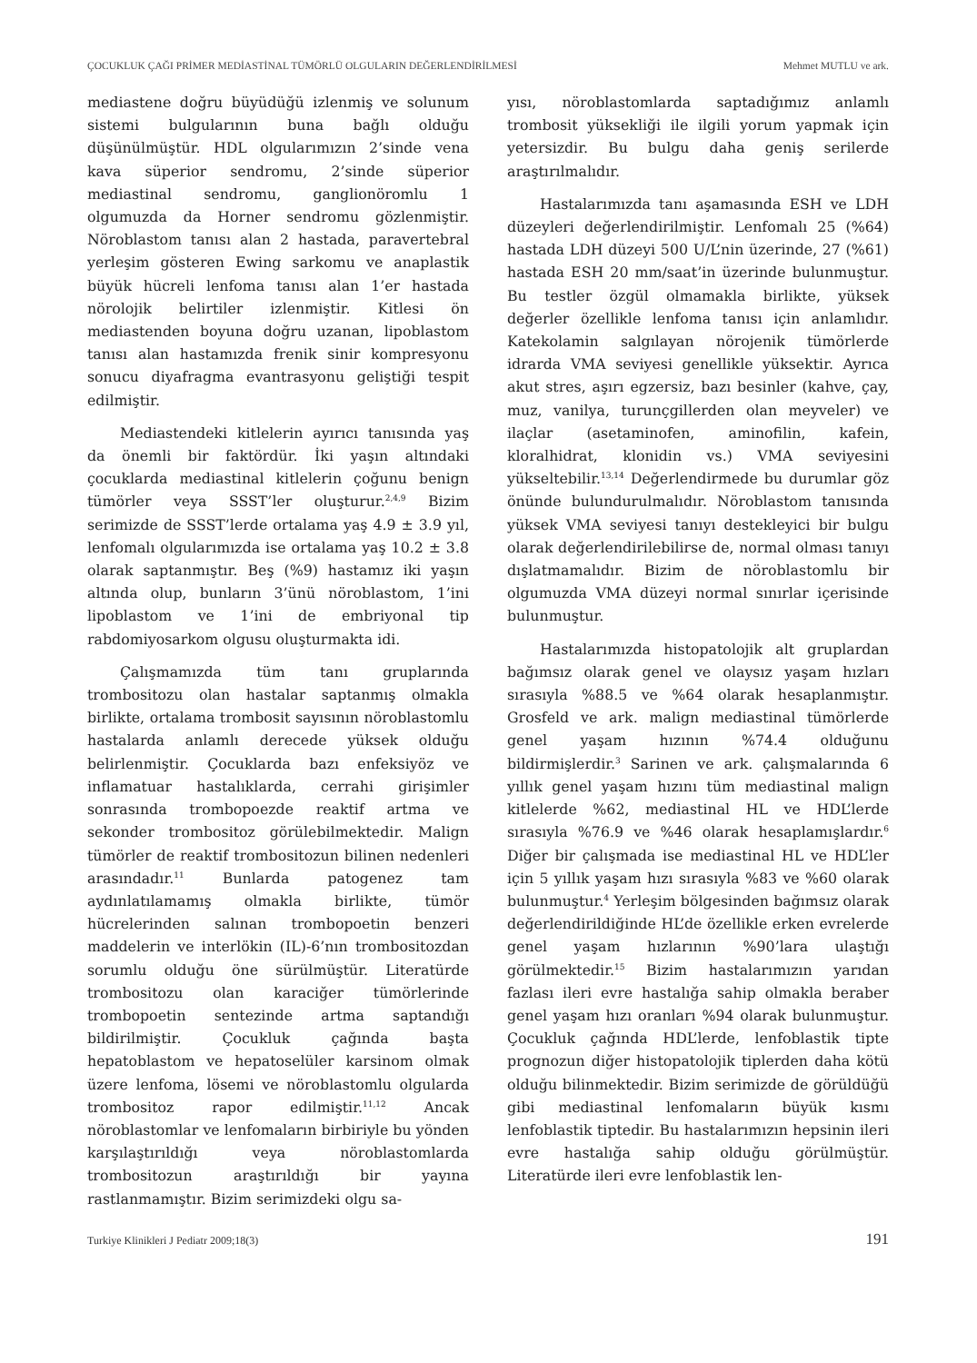ÇOCUKLUK ÇAĞI PRİMER MEDİASTİNAL TÜMÖRLÜ OLGULARIN DEĞERLENDİRİLMESİ Mehmet MUTLU ve ark.
mediastene doğru büyüdüğü izlenmiş ve solunum sistemi bulgularının buna bağlı olduğu düşünülmüştür. HDL olgularımızın 2’sinde vena kava süperior sendromu, 2’sinde süperior mediastinal sendromu, ganglionöromlu 1 olgumuzda da Horner sendromu gözlenmiştir. Nöroblastom tanısı alan 2 hastada, paravertebral yerleşim gösteren Ewing sarkomu ve anaplastik büyük hücreli lenfoma tanısı alan 1’er hastada nörolojik belirtiler izlenmiştir. Kitlesi ön mediastenden boyuna doğru uzanan, lipoblastom tanısı alan hastamızda frenik sinir kompresyonu sonucu diyafragma evantrasyonu geliştiği tespit edilmiştir.
Mediastendeki kitlelerin ayırıcı tanısında yaş da önemli bir faktördür. İki yaşın altındaki çocuklarda mediastinal kitlelerin çoğunu benign tümörler veya SSST’ler oluşturur.<sup>2,4,9</sup> Bizim serimizde de SSST’lerde ortalama yaş 4.9 ± 3.9 yıl, lenfomalı olgularımızda ise ortalama yaş 10.2 ± 3.8 olarak saptanmıştır. Beş (%9) hastamız iki yaşın altında olup, bunların 3’ünü nöroblastom, 1’ini lipoblastom ve 1’ini de embriyonal tip rabdomiyosarkom olgusu oluşturmakta idi.
Çalışmamızda tüm tanı gruplarında trombositozu olan hastalar saptanmış olmakla birlikte, ortalama trombosit sayısının nöroblastomlu hastalarda anlamlı derecede yüksek olduğu belirlenmiştir. Çocuklarda bazı enfeksiyöz ve inflamatuar hastalıklarda, cerrahi girişimler sonrasında trombopoezde reaktif artma ve sekonder trombositoz görülebilmektedir. Malign tümörler de reaktif trombositozun bilinen nedenleri arasındadır.<sup>11</sup> Bunlarda patogenez tam aydınlatılamamış olmakla birlikte, tümör hücrelerinden salınan trombopoetin benzeri maddelerin ve interlökin (IL)-6’nın trombositozdan sorumlu olduğu öne sürülmüştür. Literatürde trombositozu olan karaciğer tümörlerinde trombopoetin sentezinde artma saptandığı bildirilmiştir. Çocukluk çağında başta hepatoblastom ve hepatoselüler karsinom olmak üzere lenfoma, lösemi ve nöroblastomlu olgularda trombositoz rapor edilmiştir.<sup>11,12</sup> Ancak nöroblastomlar ve lenfomaların birbiriyle bu yönden karşılaştırıldığı veya nöroblastomlarda trombositozun araştırıldığı bir yayına rastlanmamıştır. Bizim serimizdeki olgu sa-
yısı, nöroblastomlarda saptadığımız anlamlı trombosit yüksekliği ile ilgili yorum yapmak için yetersizdir. Bu bulgu daha geniş serilerde araştırılmalıdır.
Hastalarımızda tanı aşamasında ESH ve LDH düzeyleri değerlendirilmiştir. Lenfomalı 25 (%64) hastada LDH düzeyi 500 U/L’nin üzerinde, 27 (%61) hastada ESH 20 mm/saat’in üzerinde bulunmuştur. Bu testler özgül olmamakla birlikte, yüksek değerler özellikle lenfoma tanısı için anlamlıdır. Katekolamin salgılayan nörojenik tümörlerde idrarda VMA seviyesi genellikle yüksektir. Ayrıca akut stres, aşırı egzersiz, bazı besinler (kahve, çay, muz, vanilya, turunçgillerden olan meyveler) ve ilaçlar (asetaminofen, aminofilin, kafein, kloralhidrat, klonidin vs.) VMA seviyesini yükseltebilir.<sup>13,14</sup> Değerlendirmede bu durumlar göz önünde bulundurulmalıdır. Nöroblastom tanısında yüksek VMA seviyesi tanıyı destekleyici bir bulgu olarak değerlendirilebilirse de, normal olması tanıyı dışlatmamalıdır. Bizim de nöroblastomlu bir olgumuzda VMA düzeyi normal sınırlar içerisinde bulunmuştur.
Hastalarımızda histopatolojik alt gruplardan bağımsız olarak genel ve olaysız yaşam hızları sırasıyla %88.5 ve %64 olarak hesaplanmıştır. Grosfeld ve ark. malign mediastinal tümörlerde genel yaşam hızının %74.4 olduğunu bildirmişlerdir.<sup>3</sup> Sarinen ve ark. çalışmalarında 6 yıllık genel yaşam hızını tüm mediastinal malign kitlelerde %62, mediastinal HL ve HDL’lerde sırasıyla %76.9 ve %46 olarak hesaplamışlardır.<sup>6</sup> Diğer bir çalışmada ise mediastinal HL ve HDL’ler için 5 yıllık yaşam hızı sırasıyla %83 ve %60 olarak bulunmuştur.<sup>4</sup> Yerleşim bölgesinden bağımsız olarak değerlendirildiğinde HL’de özellikle erken evrelerde genel yaşam hızlarının %90’lara ulaştığı görülmektedir.<sup>15</sup> Bizim hastalarımızın yarıdan fazlası ileri evre hastalığa sahip olmakla beraber genel yaşam hızı oranları %94 olarak bulunmuştur. Çocukluk çağında HDL’lerde, lenfoblastik tipte prognozun diğer histopatolojik tiplerden daha kötü olduğu bilinmektedir. Bizim serimizde de görüldüğü gibi mediastinal lenfomaların büyük kısmı lenfoblastik tiptedir. Bu hastalarımızın hepsinin ileri evre hastalığa sahip olduğu görülmüştür. Literatürde ileri evre lenfoblastik len-
Turkiye Klinikleri J Pediatr 2009;18(3) 191